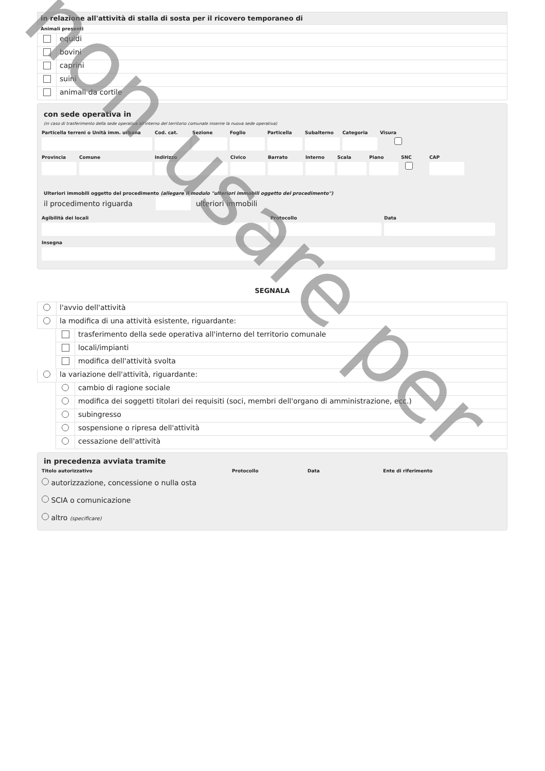in relazione all'attività di stalla di sosta per il ricovero temporaneo di
Animali presenti
equidi
bovini
caprini
suini
animali da cortile
con sede operativa in
(in caso di trasferimento della sede operativa all'interno del territorio comunale inserire la nuova sede operativa)
Particella terreni o Unità imm. urbana Cod. cat. Sezione Foglio Particella Subalterno Categoria Visura
Provincia Comune Indirizzo Civico Barrato Interno Scala Piano SNC
CAP
Ulteriori immobili oggetto del procedimento (allegare il modulo "ulteriori immobili oggetto del procedimento")
il procedimento riguarda ulteriori immobili
Agibilità dei locali Protocollo Data
Insegna
SEGNALA
l'avvio dell'attività
la modifica di una attività esistente, riguardante:
trasferimento della sede operativa all'interno del territorio comunale
locali/impianti
modifica dell'attività svolta
la variazione dell'attività, riguardante:
cambio di ragione sociale
modifica dei soggetti titolari dei requisiti (soci, membri dell'organo di amministrazione, ecc.)
subingresso
sospensione o ripresa dell'attività
cessazione dell'attività
in precedenza avviata tramite
Titolo autorizzativo Protocollo Data Ente di riferimento
autorizzazione, concessione o nulla osta
SCIA o comunicazione
altro (specificare)
non usare per